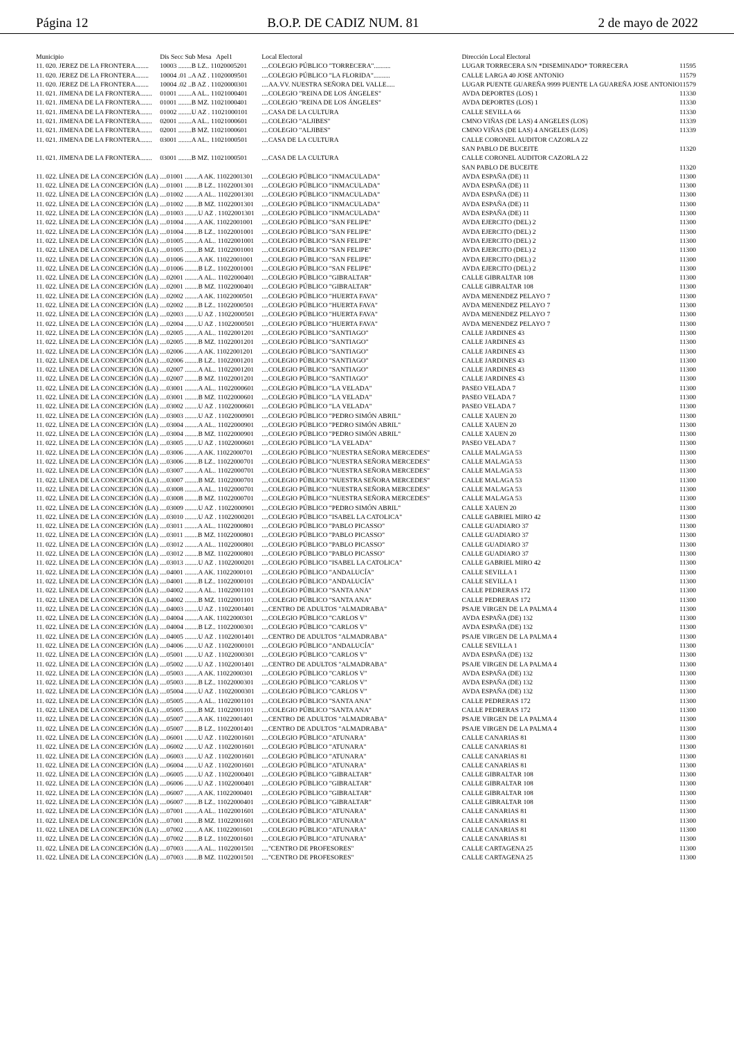Página 12 B.O.P. DE CADIZ NUM. 81 2 de mayo de 2022
| Municipio | Dis Secc Sub Mesa Apel1 | Local Electoral | Dirección Local Electoral | |
| --- | --- | --- | --- | --- |
| 11. 020. JEREZ DE LA FRONTERA........ | 10003 ........B LZ.. 11020005201 | ....COLEGIO PÚBLICO "TORRECERA".......... | LUGAR TORRECERA S/N *DISEMINADO* TORRECERA | 11595 |
| 11. 020. JEREZ DE LA FRONTERA........ | 10004 .01 ..A AZ . 11020009501 | ....COLEGIO PÚBLICO "LA FLORIDA".......... | CALLE LARGA 40 JOSE ANTONIO | 11579 |
| 11. 020. JEREZ DE LA FRONTERA........ | 10004 .02 ..B AZ . 11020000301 | ....AA.VV. NUESTRA SEÑORA DEL VALLE..... | LUGAR PUENTE GUAREÑA 9999 PUENTE LA GUAREÑA JOSE ANTONIO | 11579 |
| 11. 021. JIMENA DE LA FRONTERA....... | 01001 ........A AL.. 11021000401 | ....COLEGIO "REINA DE LOS ÁNGELES" | AVDA DEPORTES (LOS) 1 | 11330 |
| 11. 021. JIMENA DE LA FRONTERA....... | 01001 ........B MZ. 11021000401 | ....COLEGIO "REINA DE LOS ÁNGELES" | AVDA DEPORTES (LOS) 1 | 11330 |
| 11. 021. JIMENA DE LA FRONTERA....... | 01002 ........U AZ . 11021000101 | ....CASA DE LA CULTURA | CALLE SEVILLA 66 | 11330 |
| 11. 021. JIMENA DE LA FRONTERA....... | 02001 ........A AL.. 11021000601 | ....COLEGIO "ALJIBES" | CMNO VIÑAS (DE LAS) 4 ANGELES (LOS) | 11339 |
| 11. 021. JIMENA DE LA FRONTERA....... | 02001 ........B MZ. 11021000601 | ....COLEGIO "ALJIBES" | CMNO VIÑAS (DE LAS) 4 ANGELES (LOS) | 11339 |
| 11. 021. JIMENA DE LA FRONTERA....... | 03001 ........A AL.. 11021000501 | ....CASA DE LA CULTURA | CALLE CORONEL AUDITOR CAZORLA 22 | |
| | | | SAN PABLO DE BUCEITE | 11320 |
| 11. 021. JIMENA DE LA FRONTERA....... | 03001 ........B MZ. 11021000501 | ....CASA DE LA CULTURA | CALLE CORONEL AUDITOR CAZORLA 22 | |
| | | | SAN PABLO DE BUCEITE | 11320 |
| 11. 022. LÍNEA DE LA CONCEPCIÓN (LA) | ....01001 ........A AK. 11022001301 | ....COLEGIO PÚBLICO "INMACULADA" | AVDA ESPAÑA (DE) 11 | 11300 |
| 11. 022. LÍNEA DE LA CONCEPCIÓN (LA) | ....01001 ........B LZ.. 11022001301 | ....COLEGIO PÚBLICO "INMACULADA" | AVDA ESPAÑA (DE) 11 | 11300 |
| 11. 022. LÍNEA DE LA CONCEPCIÓN (LA) | ....01002 ........A AL.. 11022001301 | ....COLEGIO PÚBLICO "INMACULADA" | AVDA ESPAÑA (DE) 11 | 11300 |
| 11. 022. LÍNEA DE LA CONCEPCIÓN (LA) | ....01002 ........B MZ. 11022001301 | ....COLEGIO PÚBLICO "INMACULADA" | AVDA ESPAÑA (DE) 11 | 11300 |
| 11. 022. LÍNEA DE LA CONCEPCIÓN (LA) | ....01003 ........U AZ . 11022001301 | ....COLEGIO PÚBLICO "INMACULADA" | AVDA ESPAÑA (DE) 11 | 11300 |
| 11. 022. LÍNEA DE LA CONCEPCIÓN (LA) | ....01004 ........A AK. 11022001001 | ....COLEGIO PÚBLICO "SAN FELIPE" | AVDA EJERCITO (DEL) 2 | 11300 |
| 11. 022. LÍNEA DE LA CONCEPCIÓN (LA) | ....01004 ........B LZ.. 11022001001 | ....COLEGIO PÚBLICO "SAN FELIPE" | AVDA EJERCITO (DEL) 2 | 11300 |
| 11. 022. LÍNEA DE LA CONCEPCIÓN (LA) | ....01005 ........A AL.. 11022001001 | ....COLEGIO PÚBLICO "SAN FELIPE" | AVDA EJERCITO (DEL) 2 | 11300 |
| 11. 022. LÍNEA DE LA CONCEPCIÓN (LA) | ....01005 ........B MZ. 11022001001 | ....COLEGIO PÚBLICO "SAN FELIPE" | AVDA EJERCITO (DEL) 2 | 11300 |
| 11. 022. LÍNEA DE LA CONCEPCIÓN (LA) | ....01006 ........A AK. 11022001001 | ....COLEGIO PÚBLICO "SAN FELIPE" | AVDA EJERCITO (DEL) 2 | 11300 |
| 11. 022. LÍNEA DE LA CONCEPCIÓN (LA) | ....01006 ........B LZ.. 11022001001 | ....COLEGIO PÚBLICO "SAN FELIPE" | AVDA EJERCITO (DEL) 2 | 11300 |
| 11. 022. LÍNEA DE LA CONCEPCIÓN (LA) | ....02001 ........A AL.. 11022000401 | ....COLEGIO PÚBLICO "GIBRALTAR" | CALLE GIBRALTAR 108 | 11300 |
| 11. 022. LÍNEA DE LA CONCEPCIÓN (LA) | ....02001 ........B MZ. 11022000401 | ....COLEGIO PÚBLICO "GIBRALTAR" | CALLE GIBRALTAR 108 | 11300 |
| 11. 022. LÍNEA DE LA CONCEPCIÓN (LA) | ....02002 ........A AK. 11022000501 | ....COLEGIO PÚBLICO "HUERTA FAVA" | AVDA MENENDEZ PELAYO 7 | 11300 |
| 11. 022. LÍNEA DE LA CONCEPCIÓN (LA) | ....02002 ........B LZ.. 11022000501 | ....COLEGIO PÚBLICO "HUERTA FAVA" | AVDA MENENDEZ PELAYO 7 | 11300 |
| 11. 022. LÍNEA DE LA CONCEPCIÓN (LA) | ....02003 ........U AZ . 11022000501 | ....COLEGIO PÚBLICO "HUERTA FAVA" | AVDA MENENDEZ PELAYO 7 | 11300 |
| 11. 022. LÍNEA DE LA CONCEPCIÓN (LA) | ....02004 ........U AZ . 11022000501 | ....COLEGIO PÚBLICO "HUERTA FAVA" | AVDA MENENDEZ PELAYO 7 | 11300 |
| 11. 022. LÍNEA DE LA CONCEPCIÓN (LA) | ....02005 ........A AL.. 11022001201 | ....COLEGIO PÚBLICO "SANTIAGO" | CALLE JARDINES 43 | 11300 |
| 11. 022. LÍNEA DE LA CONCEPCIÓN (LA) | ....02005 ........B MZ. 11022001201 | ....COLEGIO PÚBLICO "SANTIAGO" | CALLE JARDINES 43 | 11300 |
| 11. 022. LÍNEA DE LA CONCEPCIÓN (LA) | ....02006 ........A AK. 11022001201 | ....COLEGIO PÚBLICO "SANTIAGO" | CALLE JARDINES 43 | 11300 |
| 11. 022. LÍNEA DE LA CONCEPCIÓN (LA) | ....02006 ........B LZ.. 11022001201 | ....COLEGIO PÚBLICO "SANTIAGO" | CALLE JARDINES 43 | 11300 |
| 11. 022. LÍNEA DE LA CONCEPCIÓN (LA) | ....02007 ........A AL.. 11022001201 | ....COLEGIO PÚBLICO "SANTIAGO" | CALLE JARDINES 43 | 11300 |
| 11. 022. LÍNEA DE LA CONCEPCIÓN (LA) | ....02007 ........B MZ. 11022001201 | ....COLEGIO PÚBLICO "SANTIAGO" | CALLE JARDINES 43 | 11300 |
| 11. 022. LÍNEA DE LA CONCEPCIÓN (LA) | ....03001 ........A AL.. 11022000601 | ....COLEGIO PÚBLICO "LA VELADA" | PASEO VELADA 7 | 11300 |
| 11. 022. LÍNEA DE LA CONCEPCIÓN (LA) | ....03001 ........B MZ. 11022000601 | ....COLEGIO PÚBLICO "LA VELADA" | PASEO VELADA 7 | 11300 |
| 11. 022. LÍNEA DE LA CONCEPCIÓN (LA) | ....03002 ........U AZ . 11022000601 | ....COLEGIO PÚBLICO "LA VELADA" | PASEO VELADA 7 | 11300 |
| 11. 022. LÍNEA DE LA CONCEPCIÓN (LA) | ....03003 ........U AZ . 11022000901 | ....COLEGIO PÚBLICO "PEDRO SIMÓN ABRIL" | CALLE XAUEN 20 | 11300 |
| 11. 022. LÍNEA DE LA CONCEPCIÓN (LA) | ....03004 ........A AL.. 11022000901 | ....COLEGIO PÚBLICO "PEDRO SIMÓN ABRIL" | CALLE XAUEN 20 | 11300 |
| 11. 022. LÍNEA DE LA CONCEPCIÓN (LA) | ....03004 ........B MZ. 11022000901 | ....COLEGIO PÚBLICO "PEDRO SIMÓN ABRIL" | CALLE XAUEN 20 | 11300 |
| 11. 022. LÍNEA DE LA CONCEPCIÓN (LA) | ....03005 ........U AZ . 11022000601 | ....COLEGIO PÚBLICO "LA VELADA" | PASEO VELADA 7 | 11300 |
| 11. 022. LÍNEA DE LA CONCEPCIÓN (LA) | ....03006 ........A AK. 11022000701 | ....COLEGIO PÚBLICO "NUESTRA SEÑORA MERCEDES" | CALLE MALAGA 53 | 11300 |
| 11. 022. LÍNEA DE LA CONCEPCIÓN (LA) | ....03006 ........B LZ.. 11022000701 | ....COLEGIO PÚBLICO "NUESTRA SEÑORA MERCEDES" | CALLE MALAGA 53 | 11300 |
| 11. 022. LÍNEA DE LA CONCEPCIÓN (LA) | ....03007 ........A AL.. 11022000701 | ....COLEGIO PÚBLICO "NUESTRA SEÑORA MERCEDES" | CALLE MALAGA 53 | 11300 |
| 11. 022. LÍNEA DE LA CONCEPCIÓN (LA) | ....03007 ........B MZ. 11022000701 | ....COLEGIO PÚBLICO "NUESTRA SEÑORA MERCEDES" | CALLE MALAGA 53 | 11300 |
| 11. 022. LÍNEA DE LA CONCEPCIÓN (LA) | ....03008 ........A AL.. 11022000701 | ....COLEGIO PÚBLICO "NUESTRA SEÑORA MERCEDES" | CALLE MALAGA 53 | 11300 |
| 11. 022. LÍNEA DE LA CONCEPCIÓN (LA) | ....03008 ........B MZ. 11022000701 | ....COLEGIO PÚBLICO "NUESTRA SEÑORA MERCEDES" | CALLE MALAGA 53 | 11300 |
| 11. 022. LÍNEA DE LA CONCEPCIÓN (LA) | ....03009 ........U AZ . 11022000901 | ....COLEGIO PÚBLICO "PEDRO SIMÓN ABRIL" | CALLE XAUEN 20 | 11300 |
| 11. 022. LÍNEA DE LA CONCEPCIÓN (LA) | ....03010 ........U AZ . 11022000201 | ....COLEGIO PÚBLICO "ISABEL LA CATOLICA" | CALLE GABRIEL MIRO 42 | 11300 |
| 11. 022. LÍNEA DE LA CONCEPCIÓN (LA) | ....03011 ........A AL.. 11022000801 | ....COLEGIO PÚBLICO "PABLO PICASSO" | CALLE GUADIARO 37 | 11300 |
| 11. 022. LÍNEA DE LA CONCEPCIÓN (LA) | ....03011 ........B MZ. 11022000801 | ....COLEGIO PÚBLICO "PABLO PICASSO" | CALLE GUADIARO 37 | 11300 |
| 11. 022. LÍNEA DE LA CONCEPCIÓN (LA) | ....03012 ........A AL.. 11022000801 | ....COLEGIO PÚBLICO "PABLO PICASSO" | CALLE GUADIARO 37 | 11300 |
| 11. 022. LÍNEA DE LA CONCEPCIÓN (LA) | ....03012 ........B MZ. 11022000801 | ....COLEGIO PÚBLICO "PABLO PICASSO" | CALLE GUADIARO 37 | 11300 |
| 11. 022. LÍNEA DE LA CONCEPCIÓN (LA) | ....03013 ........U AZ . 11022000201 | ....COLEGIO PÚBLICO "ISABEL LA CATOLICA" | CALLE GABRIEL MIRO 42 | 11300 |
| 11. 022. LÍNEA DE LA CONCEPCIÓN (LA) | ....04001 ........A AK. 11022000101 | ....COLEGIO PÚBLICO "ANDALUCÍA" | CALLE SEVILLA 1 | 11300 |
| 11. 022. LÍNEA DE LA CONCEPCIÓN (LA) | ....04001 ........B LZ.. 11022000101 | ....COLEGIO PÚBLICO "ANDALUCÍA" | CALLE SEVILLA 1 | 11300 |
| 11. 022. LÍNEA DE LA CONCEPCIÓN (LA) | ....04002 ........A AL.. 11022001101 | ....COLEGIO PÚBLICO "SANTA ANA" | CALLE PEDRERAS 172 | 11300 |
| 11. 022. LÍNEA DE LA CONCEPCIÓN (LA) | ....04002 ........B MZ. 11022001101 | ....COLEGIO PÚBLICO "SANTA ANA" | CALLE PEDRERAS 172 | 11300 |
| 11. 022. LÍNEA DE LA CONCEPCIÓN (LA) | ....04003 ........U AZ . 11022001401 | ....CENTRO DE ADULTOS "ALMADRABA" | PSAJE VIRGEN DE LA PALMA 4 | 11300 |
| 11. 022. LÍNEA DE LA CONCEPCIÓN (LA) | ....04004 ........A AK. 11022000301 | ....COLEGIO PÚBLICO "CARLOS V" | AVDA ESPAÑA (DE) 132 | 11300 |
| 11. 022. LÍNEA DE LA CONCEPCIÓN (LA) | ....04004 ........B LZ.. 11022000301 | ....COLEGIO PÚBLICO "CARLOS V" | AVDA ESPAÑA (DE) 132 | 11300 |
| 11. 022. LÍNEA DE LA CONCEPCIÓN (LA) | ....04005 ........U AZ . 11022001401 | ....CENTRO DE ADULTOS "ALMADRABA" | PSAJE VIRGEN DE LA PALMA 4 | 11300 |
| 11. 022. LÍNEA DE LA CONCEPCIÓN (LA) | ....04006 ........U AZ . 11022000101 | ....COLEGIO PÚBLICO "ANDALUCÍA" | CALLE SEVILLA 1 | 11300 |
| 11. 022. LÍNEA DE LA CONCEPCIÓN (LA) | ....05001 ........U AZ . 11022000301 | ....COLEGIO PÚBLICO "CARLOS V" | AVDA ESPAÑA (DE) 132 | 11300 |
| 11. 022. LÍNEA DE LA CONCEPCIÓN (LA) | ....05002 ........U AZ . 11022001401 | ....CENTRO DE ADULTOS "ALMADRABA" | PSAJE VIRGEN DE LA PALMA 4 | 11300 |
| 11. 022. LÍNEA DE LA CONCEPCIÓN (LA) | ....05003 ........A AK. 11022000301 | ....COLEGIO PÚBLICO "CARLOS V" | AVDA ESPAÑA (DE) 132 | 11300 |
| 11. 022. LÍNEA DE LA CONCEPCIÓN (LA) | ....05003 ........B LZ.. 11022000301 | ....COLEGIO PÚBLICO "CARLOS V" | AVDA ESPAÑA (DE) 132 | 11300 |
| 11. 022. LÍNEA DE LA CONCEPCIÓN (LA) | ....05004 ........U AZ . 11022000301 | ....COLEGIO PÚBLICO "CARLOS V" | AVDA ESPAÑA (DE) 132 | 11300 |
| 11. 022. LÍNEA DE LA CONCEPCIÓN (LA) | ....05005 ........A AL.. 11022001101 | ....COLEGIO PÚBLICO "SANTA ANA" | CALLE PEDRERAS 172 | 11300 |
| 11. 022. LÍNEA DE LA CONCEPCIÓN (LA) | ....05005 ........B MZ. 11022001101 | ....COLEGIO PÚBLICO "SANTA ANA" | CALLE PEDRERAS 172 | 11300 |
| 11. 022. LÍNEA DE LA CONCEPCIÓN (LA) | ....05007 ........A AK. 11022001401 | ....CENTRO DE ADULTOS "ALMADRABA" | PSAJE VIRGEN DE LA PALMA 4 | 11300 |
| 11. 022. LÍNEA DE LA CONCEPCIÓN (LA) | ....05007 ........B LZ.. 11022001401 | ....CENTRO DE ADULTOS "ALMADRABA" | PSAJE VIRGEN DE LA PALMA 4 | 11300 |
| 11. 022. LÍNEA DE LA CONCEPCIÓN (LA) | ....06001 ........U AZ . 11022001601 | ....COLEGIO PÚBLICO "ATUNARA" | CALLE CANARIAS 81 | 11300 |
| 11. 022. LÍNEA DE LA CONCEPCIÓN (LA) | ....06002 ........U AZ . 11022001601 | ....COLEGIO PÚBLICO "ATUNARA" | CALLE CANARIAS 81 | 11300 |
| 11. 022. LÍNEA DE LA CONCEPCIÓN (LA) | ....06003 ........U AZ . 11022001601 | ....COLEGIO PÚBLICO "ATUNARA" | CALLE CANARIAS 81 | 11300 |
| 11. 022. LÍNEA DE LA CONCEPCIÓN (LA) | ....06004 ........U AZ . 11022001601 | ....COLEGIO PÚBLICO "ATUNARA" | CALLE CANARIAS 81 | 11300 |
| 11. 022. LÍNEA DE LA CONCEPCIÓN (LA) | ....06005 ........U AZ . 11022000401 | ....COLEGIO PÚBLICO "GIBRALTAR" | CALLE GIBRALTAR 108 | 11300 |
| 11. 022. LÍNEA DE LA CONCEPCIÓN (LA) | ....06006 ........U AZ . 11022000401 | ....COLEGIO PÚBLICO "GIBRALTAR" | CALLE GIBRALTAR 108 | 11300 |
| 11. 022. LÍNEA DE LA CONCEPCIÓN (LA) | ....06007 ........A AK. 11022000401 | ....COLEGIO PÚBLICO "GIBRALTAR" | CALLE GIBRALTAR 108 | 11300 |
| 11. 022. LÍNEA DE LA CONCEPCIÓN (LA) | ....06007 ........B LZ.. 11022000401 | ....COLEGIO PÚBLICO "GIBRALTAR" | CALLE GIBRALTAR 108 | 11300 |
| 11. 022. LÍNEA DE LA CONCEPCIÓN (LA) | ....07001 ........A AL.. 11022001601 | ....COLEGIO PÚBLICO "ATUNARA" | CALLE CANARIAS 81 | 11300 |
| 11. 022. LÍNEA DE LA CONCEPCIÓN (LA) | ....07001 ........B MZ. 11022001601 | ....COLEGIO PÚBLICO "ATUNARA" | CALLE CANARIAS 81 | 11300 |
| 11. 022. LÍNEA DE LA CONCEPCIÓN (LA) | ....07002 ........A AK. 11022001601 | ....COLEGIO PÚBLICO "ATUNARA" | CALLE CANARIAS 81 | 11300 |
| 11. 022. LÍNEA DE LA CONCEPCIÓN (LA) | ....07002 ........B LZ.. 11022001601 | ....COLEGIO PÚBLICO "ATUNARA" | CALLE CANARIAS 81 | 11300 |
| 11. 022. LÍNEA DE LA CONCEPCIÓN (LA) | ....07003 ........A AL.. 11022001501 | ...."CENTRO DE PROFESORES" | CALLE CARTAGENA 25 | 11300 |
| 11. 022. LÍNEA DE LA CONCEPCIÓN (LA) | ....07003 ........B MZ. 11022001501 | ...."CENTRO DE PROFESORES" | CALLE CARTAGENA 25 | 11300 |